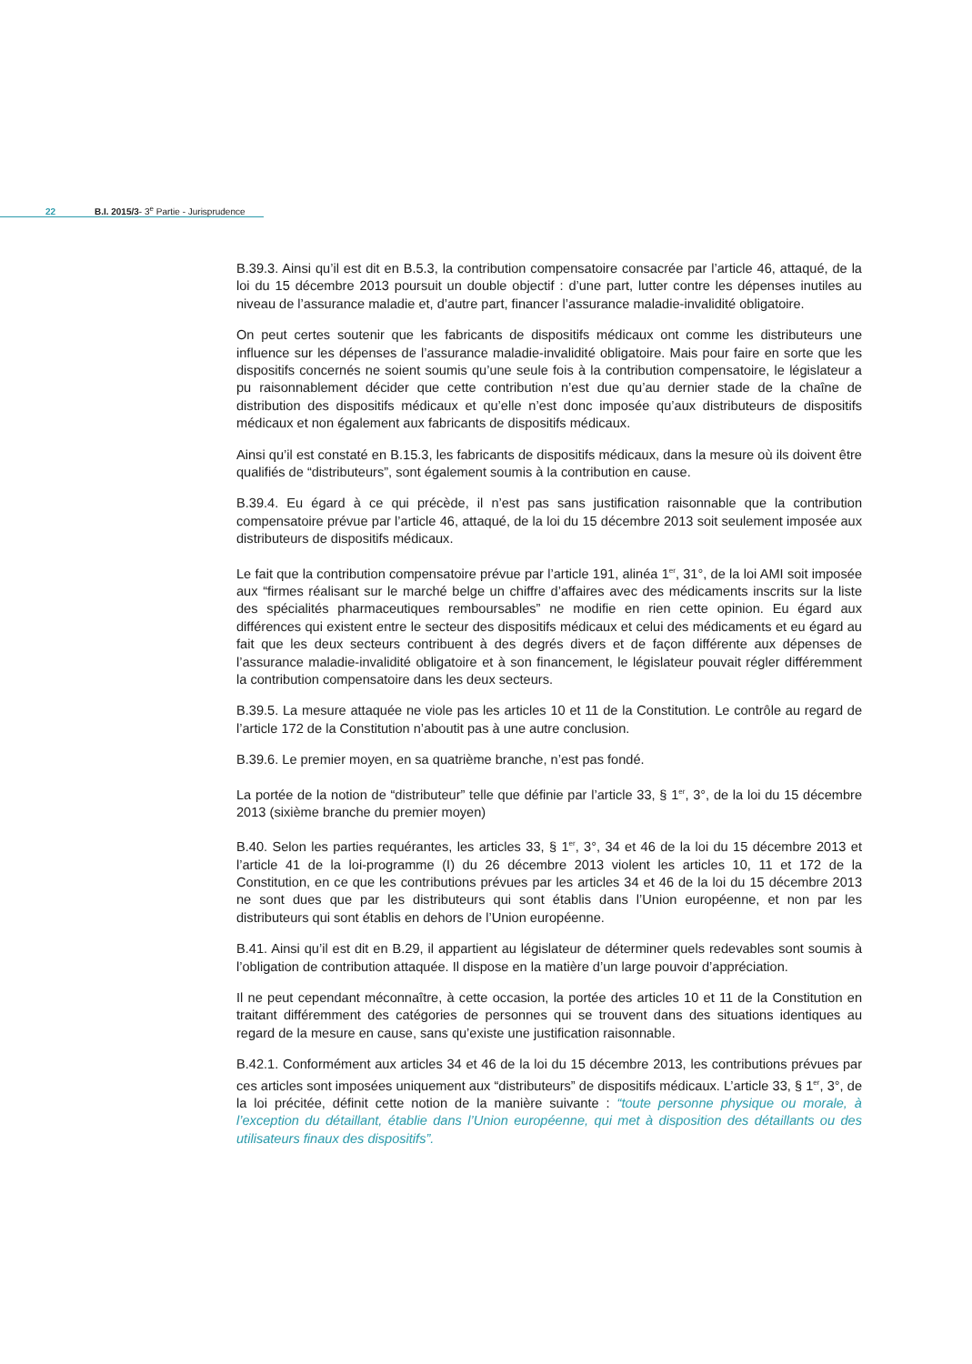22 B.I. 2015/3- 3<sup>e</sup> Partie - Jurisprudence
B.39.3. Ainsi qu’il est dit en B.5.3, la contribution compensatoire consacrée par l’article 46, attaqué, de la loi du 15 décembre 2013 poursuit un double objectif : d’une part, lutter contre les dépenses inutiles au niveau de l’assurance maladie et, d’autre part, financer l’assurance maladie-invalidité obligatoire.
On peut certes soutenir que les fabricants de dispositifs médicaux ont comme les distributeurs une influence sur les dépenses de l’assurance maladie-invalidité obligatoire. Mais pour faire en sorte que les dispositifs concernés ne soient soumis qu’une seule fois à la contribution compensatoire, le législateur a pu raisonnablement décider que cette contribution n’est due qu’au dernier stade de la chaîne de distribution des dispositifs médicaux et qu’elle n’est donc imposée qu’aux distributeurs de dispositifs médicaux et non également aux fabricants de dispositifs médicaux.
Ainsi qu’il est constaté en B.15.3, les fabricants de dispositifs médicaux, dans la mesure où ils doivent être qualifiés de “distributeurs”, sont également soumis à la contribution en cause.
B.39.4. Eu égard à ce qui précède, il n’est pas sans justification raisonnable que la contribution compensatoire prévue par l’article 46, attaqué, de la loi du 15 décembre 2013 soit seulement imposée aux distributeurs de dispositifs médicaux.
Le fait que la contribution compensatoire prévue par l’article 191, alinéa 1<sup>er</sup>, 31°, de la loi AMI soit imposée aux “firmes réalisant sur le marché belge un chiffre d’affaires avec des médicaments inscrits sur la liste des spécialités pharmaceutiques remboursables” ne modifie en rien cette opinion. Eu égard aux différences qui existent entre le secteur des dispositifs médicaux et celui des médicaments et eu égard au fait que les deux secteurs contribuent à des degrés divers et de façon différente aux dépenses de l’assurance maladie-invalidité obligatoire et à son financement, le législateur pouvait régler différemment la contribution compensatoire dans les deux secteurs.
B.39.5. La mesure attaquée ne viole pas les articles 10 et 11 de la Constitution. Le contrôle au regard de l’article 172 de la Constitution n’aboutit pas à une autre conclusion.
B.39.6. Le premier moyen, en sa quatrième branche, n’est pas fondé.
La portée de la notion de “distributeur” telle que définie par l’article 33, § 1<sup>er</sup>, 3°, de la loi du 15 décembre 2013 (sixième branche du premier moyen)
B.40. Selon les parties requérantes, les articles 33, § 1<sup>er</sup>, 3°, 34 et 46 de la loi du 15 décembre 2013 et l’article 41 de la loi-programme (I) du 26 décembre 2013 violent les articles 10, 11 et 172 de la Constitution, en ce que les contributions prévues par les articles 34 et 46 de la loi du 15 décembre 2013 ne sont dues que par les distributeurs qui sont établis dans l’Union européenne, et non par les distributeurs qui sont établis en dehors de l’Union européenne.
B.41. Ainsi qu’il est dit en B.29, il appartient au législateur de déterminer quels redevables sont soumis à l’obligation de contribution attaquée. Il dispose en la matière d’un large pouvoir d’appréciation.
Il ne peut cependant méconnaître, à cette occasion, la portée des articles 10 et 11 de la Constitution en traitant différemment des catégories de personnes qui se trouvent dans des situations identiques au regard de la mesure en cause, sans qu’existe une justification raisonnable.
B.42.1. Conformément aux articles 34 et 46 de la loi du 15 décembre 2013, les contributions prévues par ces articles sont imposées uniquement aux “distributeurs” de dispositifs médicaux. L’article 33, § 1<sup>er</sup>, 3°, de la loi précitée, définit cette notion de la manière suivante : “toute personne physique ou morale, à l’exception du détaillant, établie dans l’Union européenne, qui met à disposition des détaillants ou des utilisateurs finaux des dispositifs”.